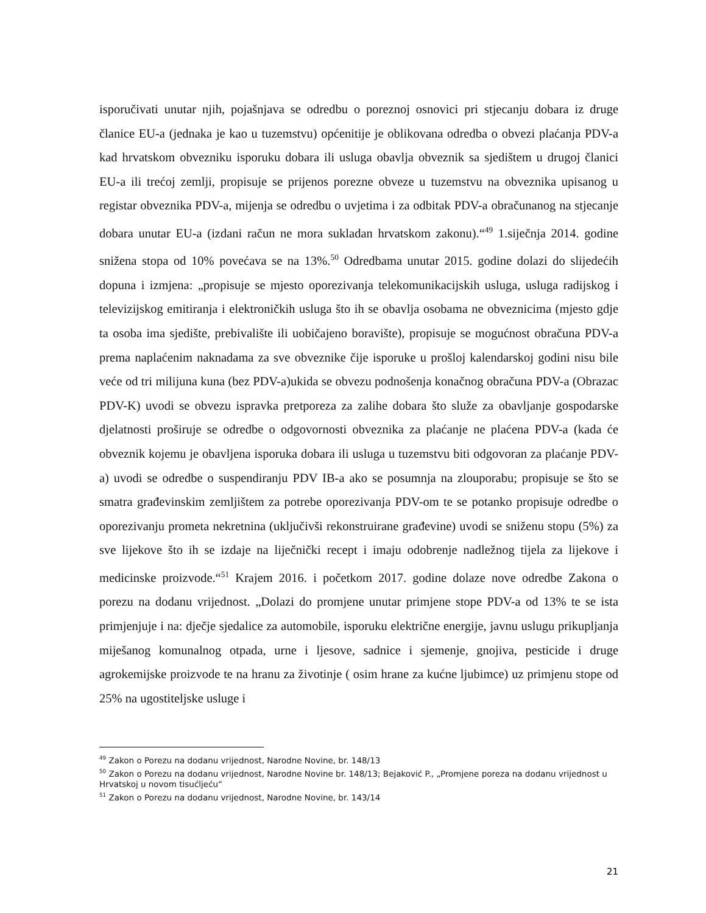isporučivati unutar njih, pojašnjava se odredbu o poreznoj osnovici pri stjecanju dobara iz druge članice EU-a (jednaka je kao u tuzemstvu) općenitije je oblikovana odredba o obvezi plaćanja PDV-a kad hrvatskom obvezniku isporuku dobara ili usluga obavlja obveznik sa sjedištem u drugoj članici EU-a ili trećoj zemlji, propisuje se prijenos porezne obveze u tuzemstvu na obveznika upisanog u registar obveznika PDV-a, mijenja se odredbu o uvjetima i za odbitak PDV-a obračunanog na stjecanje dobara unutar EU-a (izdani račun ne mora sukladan hrvatskom zakonu).“<sup>49</sup> 1.siječnja 2014. godine snižena stopa od 10% povećava se na 13%.<sup>50</sup> Odredbama unutar 2015. godine dolazi do slijedećih dopuna i izmjena: „propisuje se mjesto oporezivanja telekomunikacijskih usluga, usluga radijskog i televizijskog emitiranja i elektroničkih usluga što ih se obavlja osobama ne obveznicima (mjesto gdje ta osoba ima sjedište, prebivalište ili uobičajeno boravište), propisuje se mogućnost obračuna PDV-a prema naplaćenim naknadama za sve obveznike čije isporuke u prošloj kalendarskoj godini nisu bile veće od tri milijuna kuna (bez PDV-a)ukida se obvezu podnošenja konačnog obračuna PDV-a (Obrazac PDV-K) uvodi se obvezu ispravka pretporeza za zalihe dobara što služe za obavljanje gospodarske djelatnosti proširuje se odredbe o odgovornosti obveznika za plaćanje ne plaćena PDV-a (kada će obveznik kojemu je obavljena isporuka dobara ili usluga u tuzemstvu biti odgovoran za plaćanje PDV-a) uvodi se odredbe o suspendiranju PDV IB-a ako se posumnja na zlouporabu; propisuje se što se smatra građevinskim zemljištem za potrebe oporezivanja PDV-om te se potanko propisuje odredbe o oporezivanju prometa nekretnina (uključivši rekonstruirane građevine) uvodi se sniženu stopu (5%) za sve lijekove što ih se izdaje na liječnički recept i imaju odobrenje nadležnog tijela za lijekove i medicinske proizvode.“<sup>51</sup> Krajem 2016. i početkom 2017. godine dolaze nove odredbe Zakona o porezu na dodanu vrijednost. „Dolazi do promjene unutar primjene stope PDV-a od 13% te se ista primjenjuje i na: dječje sjedalice za automobile, isporuku električne energije, javnu uslugu prikupljanja miješanog komunalnog otpada, urne i ljesove, sadnice i sjemenje, gnojiva, pesticide i druge agrokemijske proizvode te na hranu za životinje ( osim hrane za kućne ljubimce) uz primjenu stope od 25% na ugostiteljske usluge i
<sup>49</sup> Zakon o Porezu na dodanu vrijednost, Narodne Novine, br. 148/13
<sup>50</sup> Zakon o Porezu na dodanu vrijednost, Narodne Novine br. 148/13; Bejaković P., „Promjene poreza na dodanu vrijednost u Hrvatskoj u novom tisućljeću“
<sup>51</sup> Zakon o Porezu na dodanu vrijednost, Narodne Novine, br. 143/14
21